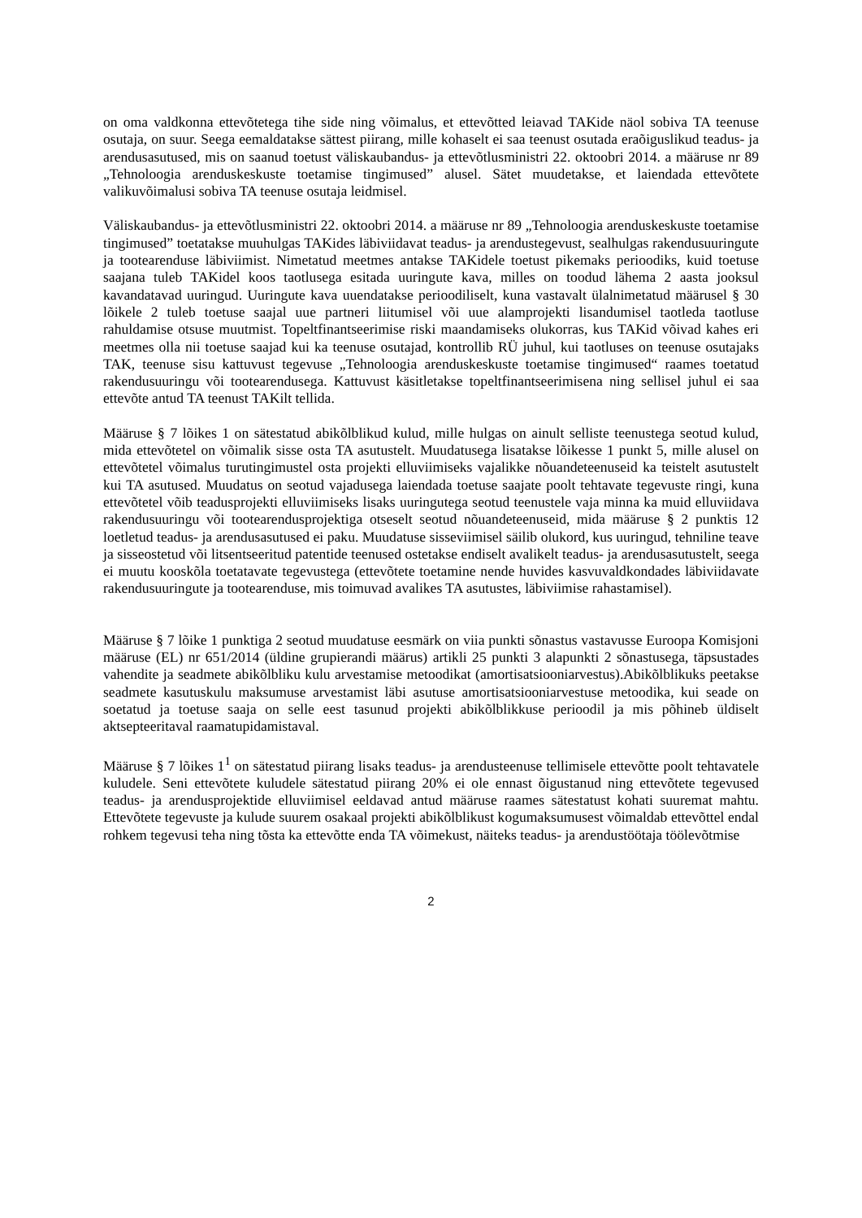on oma valdkonna ettevõtetega tihe side ning võimalus, et ettevõtted leiavad TAKide näol sobiva TA teenuse osutaja, on suur. Seega eemaldatakse sättest piirang, mille kohaselt ei saa teenust osutada eraõiguslikud teadus- ja arendusasutused, mis on saanud toetust väliskaubandus- ja ettevõtlusministri 22. oktoobri 2014. a määruse nr 89 „Tehnoloogia arenduskeskuste toetamise tingimused” alusel. Sätet muudetakse, et laiendada ettevõtete valikuvõimalusi sobiva TA teenuse osutaja leidmisel.
Väliskaubandus- ja ettevõtlusministri 22. oktoobri 2014. a määruse nr 89 „Tehnoloogia arenduskeskuste toetamise tingimused” toetatakse muuhulgas TAKides läbiviidavat teadus- ja arendustegevust, sealhulgas rakendusuuringute ja tootearenduse läbiviimist. Nimetatud meetmes antakse TAKidele toetust pikemaks perioodiks, kuid toetuse saajana tuleb TAKidel koos taotlusega esitada uuringute kava, milles on toodud lähema 2 aasta jooksul kavandatavad uuringud. Uuringute kava uuendatakse perioodiliselt, kuna vastavalt ülalnimetatud määrusel § 30 lõikele 2 tuleb toetuse saajal uue partneri liitumisel või uue alamprojekti lisandumisel taotleda taotluse rahuldamise otsuse muutmist. Topeltfinantseerimise riski maandamiseks olukorras, kus TAKid võivad kahes eri meetmes olla nii toetuse saajad kui ka teenuse osutajad, kontrollib RÜ juhul, kui taotluses on teenuse osutajaks TAK, teenuse sisu kattuvust tegevuse „Tehnoloogia arenduskeskuste toetamise tingimused“ raames toetatud rakendusuuringu või tootearendusega. Kattuvust käsitletakse topeltfinantseerimisena ning sellisel juhul ei saa ettevõte antud TA teenust TAKilt tellida.
Määruse § 7 lõikes 1 on sätestatud abikõlblikud kulud, mille hulgas on ainult selliste teenustega seotud kulud, mida ettevõtetel on võimalik sisse osta TA asutustelt. Muudatusega lisatakse lõikesse 1 punkt 5, mille alusel on ettevõtetel võimalus turutingimustel osta projekti elluviimiseks vajalikke nõuandeteenuseid ka teistelt asutustelt kui TA asutused. Muudatus on seotud vajadusega laiendada toetuse saajate poolt tehtavate tegevuste ringi, kuna ettevõtetel võib teadusprojekti elluviimiseks lisaks uuringutega seotud teenustele vaja minna ka muid elluviidava rakendusuuringu või tootearendusprojektiga otseselt seotud nõuandeteenuseid, mida määruse § 2 punktis 12 loetletud teadus- ja arendusasutused ei paku. Muudatuse sisseviimisel säilib olukord, kus uuringud, tehniline teave ja sisseostetud või litsentseeritud patentide teenused ostetakse endiselt avalikelt teadus- ja arendusasutustelt, seega ei muutu kooskõla toetatavate tegevustega (ettevõtete toetamine nende huvides kasvuvaldkondades läbiviidavate rakendusuuringute ja tootearenduse, mis toimuvad avalikes TA asutustes, läbiviimise rahastamisel).
Määruse § 7 lõike 1 punktiga 2 seotud muudatuse eesmärk on viia punkti sõnastus vastavusse Euroopa Komisjoni määruse (EL) nr 651/2014 (üldine grupierandi määrus) artikli 25 punkti 3 alapunkti 2 sõnastusega, täpsustades vahendite ja seadmete abikõlbliku kulu arvestamise metoodikat (amortisatsiooniarvestus).Abikõlblikuks peetakse seadmete kasutuskulu maksumuse arvestamist läbi asutuse amortisatsiooniarvestuse metoodika, kui seade on soetatud ja toetuse saaja on selle eest tasunud projekti abikõlblikkuse perioodil ja mis põhineb üldiselt aktsepteeritaval raamatupidamistaval.
Määruse § 7 lõikes 1<sup>1</sup> on sätestatud piirang lisaks teadus- ja arendusteenuse tellimisele ettevõtte poolt tehtavatele kuludele. Seni ettevõtete kuludele sätestatud piirang 20% ei ole ennast õigustanud ning ettevõtete tegevused teadus- ja arendusprojektide elluviimisel eeldavad antud määruse raames sätestatust kohati suuremat mahtu. Ettevõtete tegevuste ja kulude suurem osakaal projekti abikõlblikust kogumaksumusest võimaldab ettevõttel endal rohkem tegevusi teha ning tõsta ka ettevõtte enda TA võimekust, näiteks teadus- ja arendustöötaja töölevõtmise
2